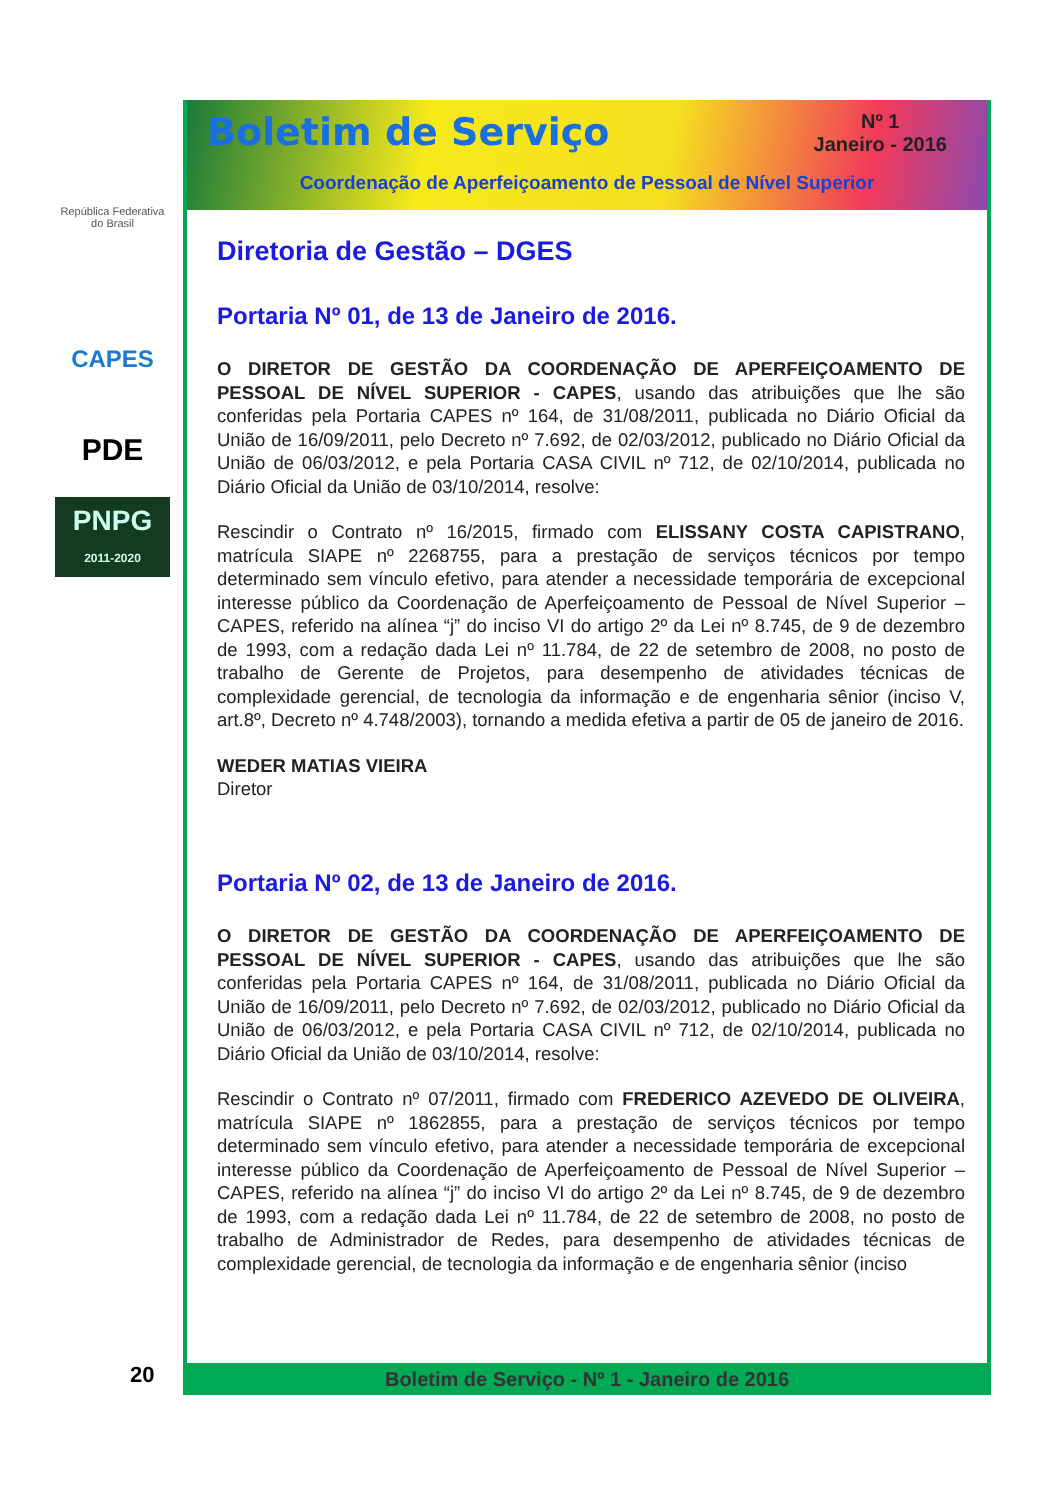República Federativa do Brasil
CAPES
PDE
PNPG
2011-2020
20
Boletim de Serviço
Nº 1
Janeiro - 2016
Coordenação de Aperfeiçoamento de Pessoal de Nível Superior
Diretoria de Gestão – DGES
Portaria Nº 01, de 13 de Janeiro de 2016.
O DIRETOR DE GESTÃO DA COORDENAÇÃO DE APERFEIÇOAMENTO DE PESSOAL DE NÍVEL SUPERIOR - CAPES, usando das atribuições que lhe são conferidas pela Portaria CAPES nº 164, de 31/08/2011, publicada no Diário Oficial da União de 16/09/2011, pelo Decreto nº 7.692, de 02/03/2012, publicado no Diário Oficial da União de 06/03/2012, e pela Portaria CASA CIVIL nº 712, de 02/10/2014, publicada no Diário Oficial da União de 03/10/2014, resolve:
Rescindir o Contrato nº 16/2015, firmado com ELISSANY COSTA CAPISTRANO, matrícula SIAPE nº 2268755, para a prestação de serviços técnicos por tempo determinado sem vínculo efetivo, para atender a necessidade temporária de excepcional interesse público da Coordenação de Aperfeiçoamento de Pessoal de Nível Superior – CAPES, referido na alínea “j” do inciso VI do artigo 2º da Lei nº 8.745, de 9 de dezembro de 1993, com a redação dada Lei nº 11.784, de 22 de setembro de 2008, no posto de trabalho de Gerente de Projetos, para desempenho de atividades técnicas de complexidade gerencial, de tecnologia da informação e de engenharia sênior (inciso V, art.8º, Decreto nº 4.748/2003), tornando a medida efetiva a partir de 05 de janeiro de 2016.
WEDER MATIAS VIEIRA
Diretor
Portaria Nº 02, de 13 de Janeiro de 2016.
O DIRETOR DE GESTÃO DA COORDENAÇÃO DE APERFEIÇOAMENTO DE PESSOAL DE NÍVEL SUPERIOR - CAPES, usando das atribuições que lhe são conferidas pela Portaria CAPES nº 164, de 31/08/2011, publicada no Diário Oficial da União de 16/09/2011, pelo Decreto nº 7.692, de 02/03/2012, publicado no Diário Oficial da União de 06/03/2012, e pela Portaria CASA CIVIL nº 712, de 02/10/2014, publicada no Diário Oficial da União de 03/10/2014, resolve:
Rescindir o Contrato nº 07/2011, firmado com FREDERICO AZEVEDO DE OLIVEIRA, matrícula SIAPE nº 1862855, para a prestação de serviços técnicos por tempo determinado sem vínculo efetivo, para atender a necessidade temporária de excepcional interesse público da Coordenação de Aperfeiçoamento de Pessoal de Nível Superior – CAPES, referido na alínea “j” do inciso VI do artigo 2º da Lei nº 8.745, de 9 de dezembro de 1993, com a redação dada Lei nº 11.784, de 22 de setembro de 2008, no posto de trabalho de Administrador de Redes, para desempenho de atividades técnicas de complexidade gerencial, de tecnologia da informação e de engenharia sênior (inciso
Boletim de Serviço - Nº 1 - Janeiro de 2016